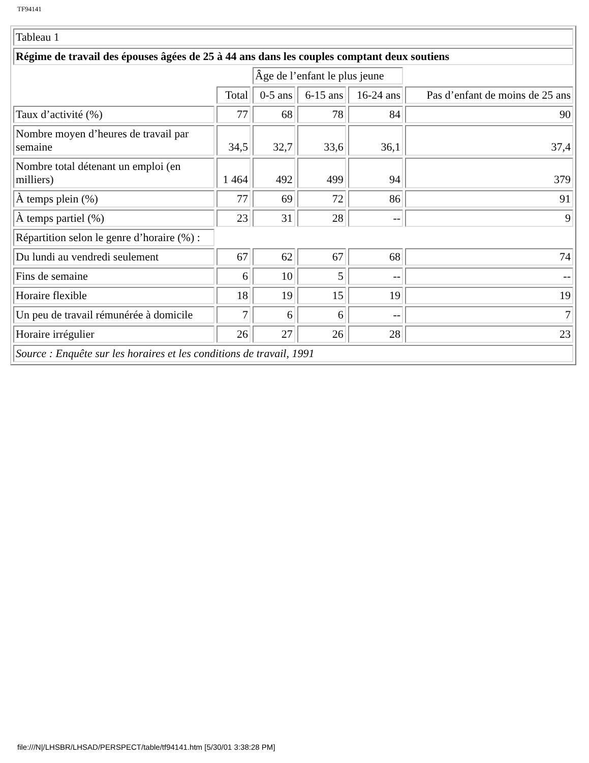TF94141
| Tableau 1 | | | | | |
| Régime de travail des épouses âgées de 25 à 44 ans dans les couples comptant deux soutiens | | | | | |
| | | Âge de l’enfant le plus jeune | | | |
| | Total | 0-5 ans | 6-15 ans | 16-24 ans | Pas d’enfant de moins de 25 ans |
| Taux d’activité (%) | 77 | 68 | 78 | 84 | 90 |
| Nombre moyen d’heures de travail par semaine | 34,5 | 32,7 | 33,6 | 36,1 | 37,4 |
| Nombre total détenant un emploi (en milliers) | 1 464 | 492 | 499 | 94 | 379 |
| À temps plein (%) | 77 | 69 | 72 | 86 | 91 |
| À temps partiel (%) | 23 | 31 | 28 | -- | 9 |
| Répartition selon le genre d’horaire (%) : | | | | | |
| Du lundi au vendredi seulement | 67 | 62 | 67 | 68 | 74 |
| Fins de semaine | 6 | 10 | 5 | -- | -- |
| Horaire flexible | 18 | 19 | 15 | 19 | 19 |
| Un peu de travail rémunérée à domicile | 7 | 6 | 6 | -- | 7 |
| Horaire irrégulier | 26 | 27 | 26 | 28 | 23 |
| Source : Enquête sur les horaires et les conditions de travail, 1991 | | | | | |
file:///N|/LHSBR/LHSAD/PERSPECT/table/tf94141.htm [5/30/01 3:38:28 PM]